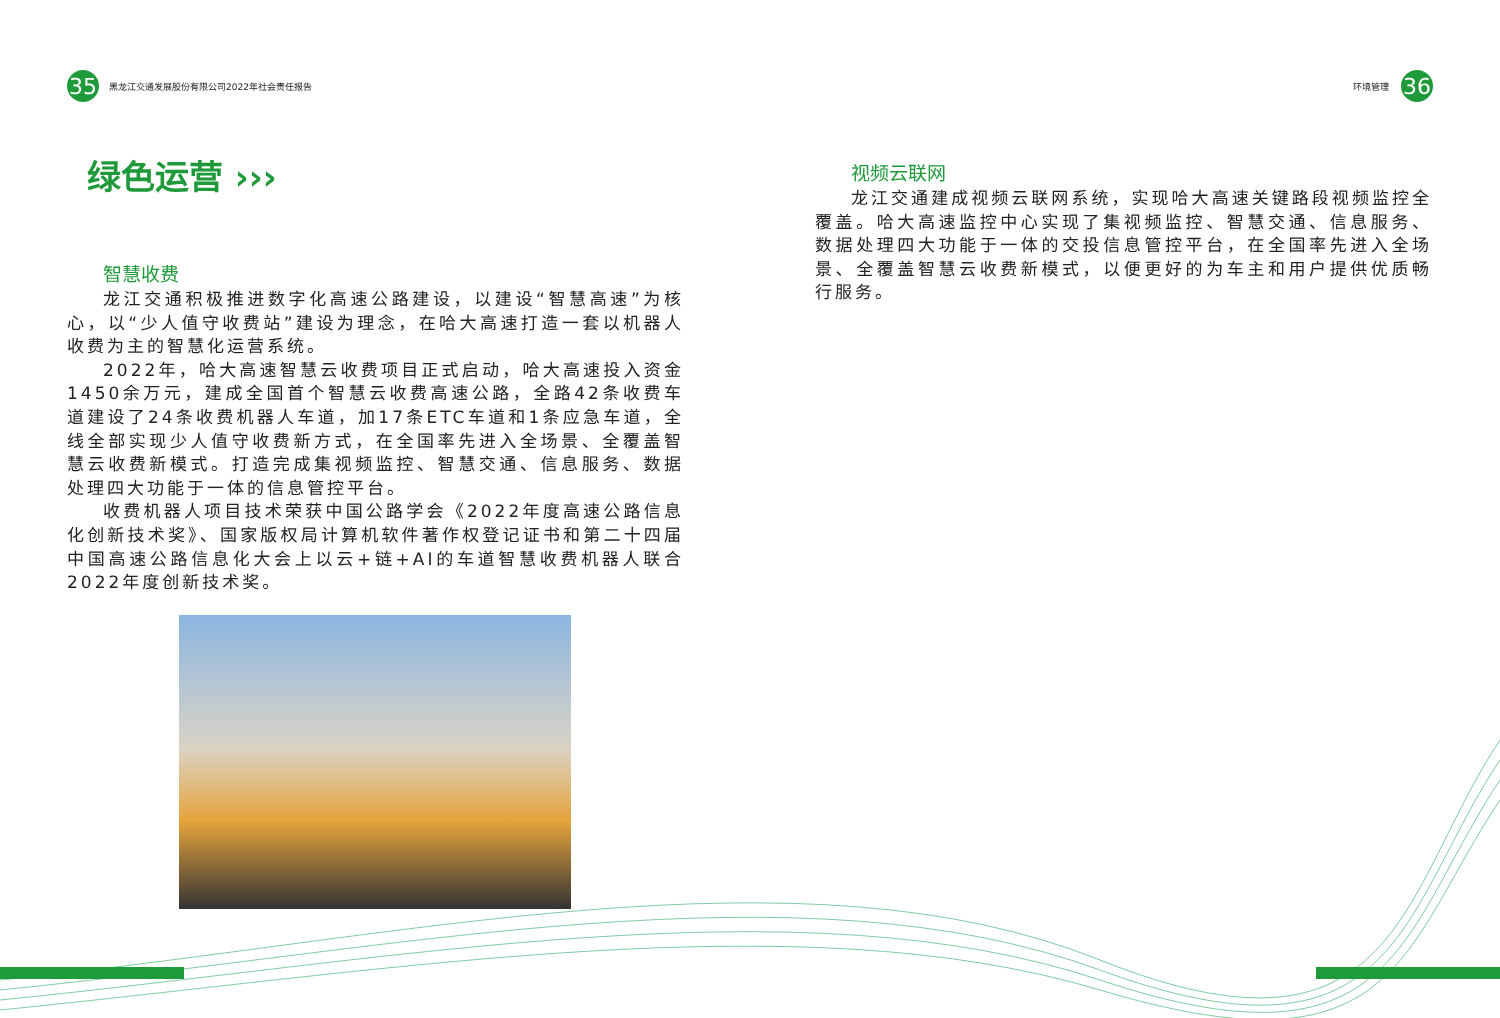35
黑龙江交通发展股份有限公司2022年社会责任报告
环境管理
36
绿色运营 ›››
智慧收费
龙江交通积极推进数字化高速公路建设，以建设“智慧高速”为核心，以“少人值守收费站”建设为理念，在哈大高速打造一套以机器人收费为主的智慧化运营系统。
2022年，哈大高速智慧云收费项目正式启动，哈大高速投入资金1450余万元，建成全国首个智慧云收费高速公路，全路42条收费车道建设了24条收费机器人车道，加17条ETC车道和1条应急车道，全线全部实现少人值守收费新方式，在全国率先进入全场景、全覆盖智慧云收费新模式。打造完成集视频监控、智慧交通、信息服务、数据处理四大功能于一体的信息管控平台。
收费机器人项目技术荣获中国公路学会《2022年度高速公路信息化创新技术奖》、国家版权局计算机软件著作权登记证书和第二十四届中国高速公路信息化大会上以云+链+AI的车道智慧收费机器人联合2022年度创新技术奖。
视频云联网
龙江交通建成视频云联网系统，实现哈大高速关键路段视频监控全覆盖。哈大高速监控中心实现了集视频监控、智慧交通、信息服务、数据处理四大功能于一体的交投信息管控平台，在全国率先进入全场景、全覆盖智慧云收费新模式，以便更好的为车主和用户提供优质畅行服务。